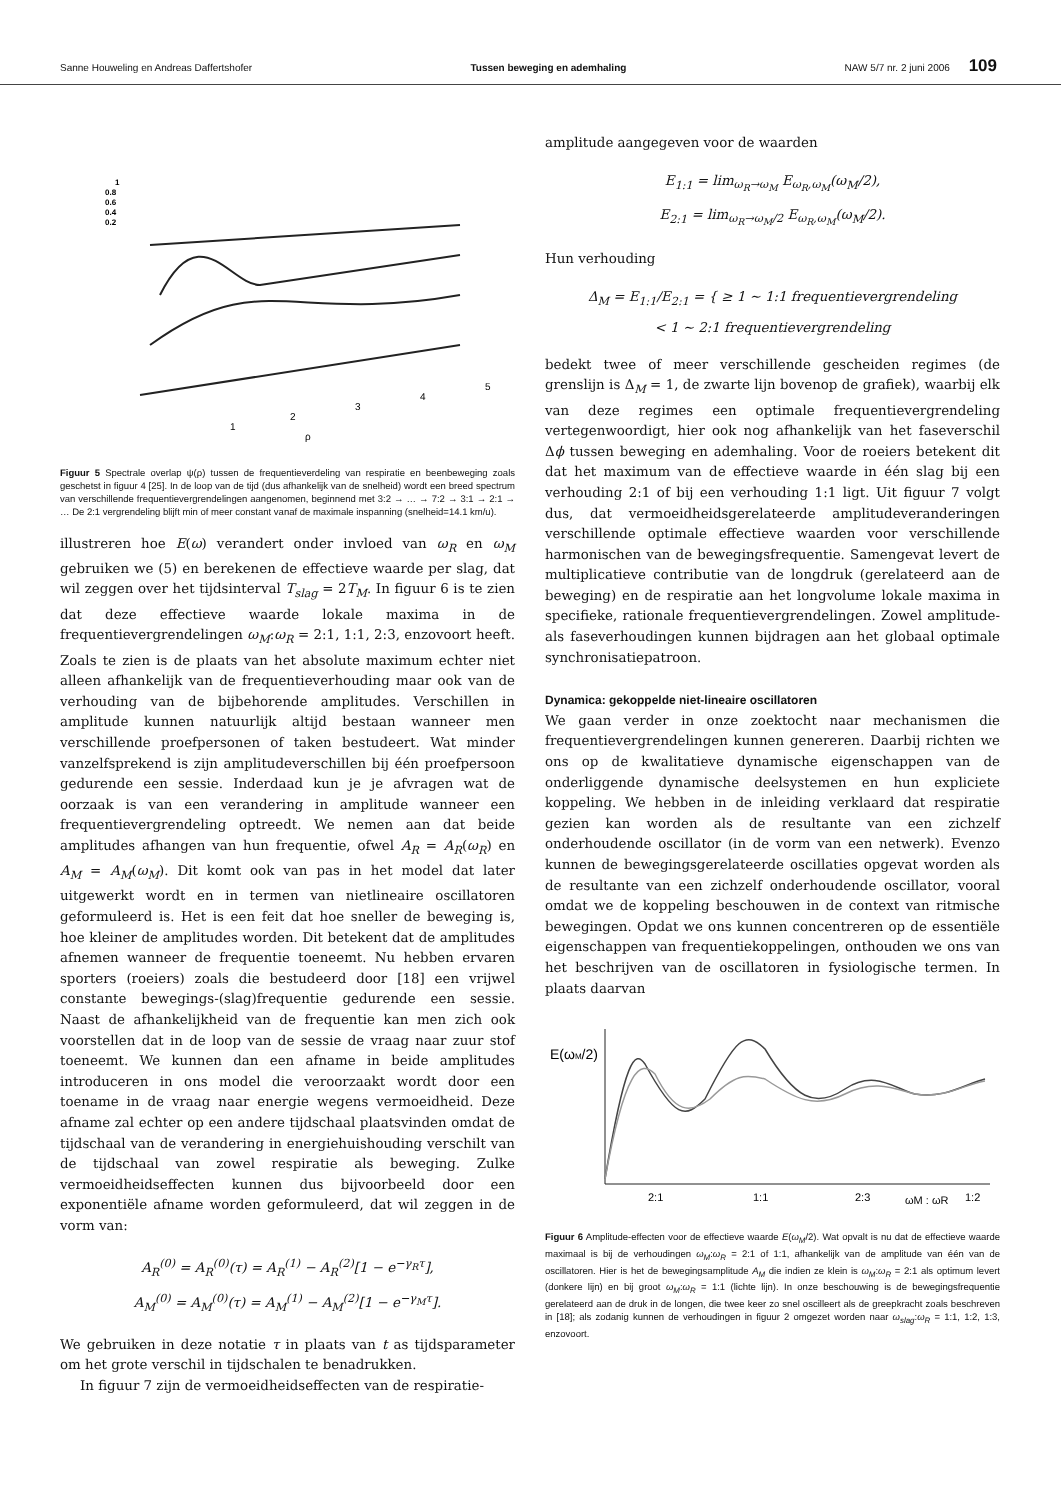Sanne Houweling en Andreas Daffertshofer Tussen beweging en ademhaling NAW 5/7 nr. 2 juni 2006 109
1
0.8
0.6
0.4
0.2
1
2
3
4
5
ρ
Figuur 5 Spectrale overlap ψ(ρ) tussen de frequentieverdeling van respiratie en beenbeweging zoals geschetst in figuur 4 [25]. In de loop van de tijd (dus afhankelijk van de snelheid) wordt een breed spectrum van verschillende frequentievergrendelingen aangenomen, beginnend met 3:2 → … → 7:2 → 3:1 → 2:1 → … De 2:1 vergrendeling blijft min of meer constant vanaf de maximale inspanning (snelheid=14.1 km/u).
illustreren hoe E(ω) verandert onder invloed van ω<sub>R</sub> en ω<sub>M</sub> gebruiken we (5) en berekenen de effectieve waarde per slag, dat wil zeggen over het tijdsinterval T<sub>slag</sub> = 2T<sub>M</sub>. In figuur 6 is te zien dat deze effectieve waarde lokale maxima in de frequentievergrendelingen ω<sub>M</sub>:ω<sub>R</sub> = 2:1, 1:1, 2:3, enzovoort heeft. Zoals te zien is de plaats van het absolute maximum echter niet alleen afhankelijk van de frequentieverhouding maar ook van de verhouding van de bijbehorende amplitudes. Verschillen in amplitude kunnen natuurlijk altijd bestaan wanneer men verschillende proefpersonen of taken bestudeert. Wat minder vanzelfsprekend is zijn amplitudeverschillen bij één proefpersoon gedurende een sessie. Inderdaad kun je je afvragen wat de oorzaak is van een verandering in amplitude wanneer een frequentievergrendeling optreedt. We nemen aan dat beide amplitudes afhangen van hun frequentie, ofwel A<sub>R</sub> = A<sub>R</sub>(ω<sub>R</sub>) en A<sub>M</sub> = A<sub>M</sub>(ω<sub>M</sub>). Dit komt ook van pas in het model dat later uitgewerkt wordt en in termen van nietlineaire oscillatoren geformuleerd is. Het is een feit dat hoe sneller de beweging is, hoe kleiner de amplitudes worden. Dit betekent dat de amplitudes afnemen wanneer de frequentie toeneemt. Nu hebben ervaren sporters (roeiers) zoals die bestudeerd door [18] een vrijwel constante bewegings-(slag)frequentie gedurende een sessie. Naast de afhankelijkheid van de frequentie kan men zich ook voorstellen dat in de loop van de sessie de vraag naar zuur stof toeneemt. We kunnen dan een afname in beide amplitudes introduceren in ons model die veroorzaakt wordt door een toename in de vraag naar energie wegens vermoeidheid. Deze afname zal echter op een andere tijdschaal plaatsvinden omdat de tijdschaal van de verandering in energiehuishouding verschilt van de tijdschaal van zowel respiratie als beweging. Zulke vermoeidheidseffecten kunnen dus bijvoorbeeld door een exponentiële afname worden geformuleerd, dat wil zeggen in de vorm van:
A<sub>R</sub><sup>(0)</sup> = A<sub>R</sub><sup>(0)</sup>(τ) = A<sub>R</sub><sup>(1)</sup> − A<sub>R</sub><sup>(2)</sup>[1 − e<sup>−γ<sub>R</sub>τ</sup>],
A<sub>M</sub><sup>(0)</sup> = A<sub>M</sub><sup>(0)</sup>(τ) = A<sub>M</sub><sup>(1)</sup> − A<sub>M</sub><sup>(2)</sup>[1 − e<sup>−γ<sub>M</sub>τ</sup>].
We gebruiken in deze notatie τ in plaats van t as tijdsparameter om het grote verschil in tijdschalen te benadrukken.
In figuur 7 zijn de vermoeidheidseffecten van de respiratie-
amplitude aangegeven voor de waarden
E<sub>1:1</sub> = lim<sub>ω<sub>R</sub>→ω<sub>M</sub></sub> E<sub>ω<sub>R</sub>,ω<sub>M</sub></sub>(ω<sub>M</sub>/2),
E<sub>2:1</sub> = lim<sub>ω<sub>R</sub>→ω<sub>M</sub>/2</sub> E<sub>ω<sub>R</sub>,ω<sub>M</sub></sub>(ω<sub>M</sub>/2).
Hun verhouding
Δ<sub>M</sub> = E<sub>1:1</sub>/E<sub>2:1</sub> = { ≥ 1 ∼ 1:1 frequentievergrendeling
< 1 ∼ 2:1 frequentievergrendeling
bedekt twee of meer verschillende gescheiden regimes (de grenslijn is Δ<sub>M</sub> = 1, de zwarte lijn bovenop de grafiek), waarbij elk van deze regimes een optimale frequentievergrendeling vertegenwoordigt, hier ook nog afhankelijk van het faseverschil Δϕ tussen beweging en ademhaling. Voor de roeiers betekent dit dat het maximum van de effectieve waarde in één slag bij een verhouding 2:1 of bij een verhouding 1:1 ligt. Uit figuur 7 volgt dus, dat vermoeidheidsgerelateerde amplitudeveranderingen verschillende optimale effectieve waarden voor verschillende harmonischen van de bewegingsfrequentie. Samengevat levert de multiplicatieve contributie van de longdruk (gerelateerd aan de beweging) en de respiratie aan het longvolume lokale maxima in specifieke, rationale frequentievergrendelingen. Zowel amplitude- als faseverhoudingen kunnen bijdragen aan het globaal optimale synchronisatiepatroon.
Dynamica: gekoppelde niet-lineaire oscillatoren
We gaan verder in onze zoektocht naar mechanismen die frequentievergrendelingen kunnen genereren. Daarbij richten we ons op de kwalitatieve dynamische eigenschappen van de onderliggende dynamische deelsystemen en hun expliciete koppeling. We hebben in de inleiding verklaard dat respiratie gezien kan worden als de resultante van een zichzelf onderhoudende oscillator (in de vorm van een netwerk). Evenzo kunnen de bewegingsgerelateerde oscillaties opgevat worden als de resultante van een zichzelf onderhoudende oscillator, vooral omdat we de koppeling beschouwen in de context van ritmische bewegingen. Opdat we ons kunnen concentreren op de essentiële eigenschappen van frequentiekoppelingen, onthouden we ons van het beschrijven van de oscillatoren in fysiologische termen. In plaats daarvan
E(ωM/2)
2:1
1:1
2:3
ωM : ωR
1:2
Figuur 6 Amplitude-effecten voor de effectieve waarde E(ω<sub>M</sub>/2). Wat opvalt is nu dat de effectieve waarde maximaal is bij de verhoudingen ω<sub>M</sub>:ω<sub>R</sub> = 2:1 of 1:1, afhankelijk van de amplitude van één van de oscillatoren. Hier is het de bewegingsamplitude A<sub>M</sub> die indien ze klein is ω<sub>M</sub>:ω<sub>R</sub> = 2:1 als optimum levert (donkere lijn) en bij groot ω<sub>M</sub>:ω<sub>R</sub> = 1:1 (lichte lijn). In onze beschouwing is de bewegingsfrequentie gerelateerd aan de druk in de longen, die twee keer zo snel oscilleert als de greepkracht zoals beschreven in [18]; als zodanig kunnen de verhoudingen in figuur 2 omgezet worden naar ω<sub>slag</sub>:ω<sub>R</sub> = 1:1, 1:2, 1:3, enzovoort.